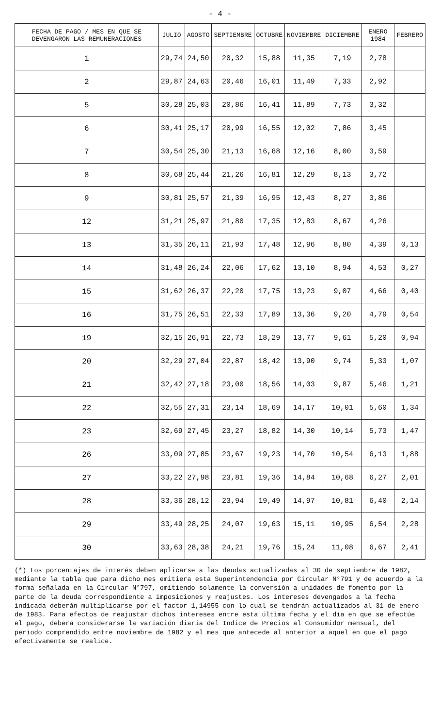- 4 -
| FECHA DE PAGO / MES EN QUE SE DEVENGARON LAS REMUNERACIONES | JULIO | AGOSTO | SEPTIEMBRE | OCTUBRE | NOVIEMBRE | DICIEMBRE | ENERO 1984 | FEBRERO |
| --- | --- | --- | --- | --- | --- | --- | --- | --- |
| 1 | 29,74 | 24,50 | 20,32 | 15,88 | 11,35 | 7,19 | 2,78 | |
| 2 | 29,87 | 24,63 | 20,46 | 16,01 | 11,49 | 7,33 | 2,92 | |
| 5 | 30,28 | 25,03 | 20,86 | 16,41 | 11,89 | 7,73 | 3,32 | |
| 6 | 30,41 | 25,17 | 20,99 | 16,55 | 12,02 | 7,86 | 3,45 | |
| 7 | 30,54 | 25,30 | 21,13 | 16,68 | 12,16 | 8,00 | 3,59 | |
| 8 | 30,68 | 25,44 | 21,26 | 16,81 | 12,29 | 8,13 | 3,72 | |
| 9 | 30,81 | 25,57 | 21,39 | 16,95 | 12,43 | 8,27 | 3,86 | |
| 12 | 31,21 | 25,97 | 21,80 | 17,35 | 12,83 | 8,67 | 4,26 | |
| 13 | 31,35 | 26,11 | 21,93 | 17,48 | 12,96 | 8,80 | 4,39 | 0,13 |
| 14 | 31,48 | 26,24 | 22,06 | 17,62 | 13,10 | 8,94 | 4,53 | 0,27 |
| 15 | 31,62 | 26,37 | 22,20 | 17,75 | 13,23 | 9,07 | 4,66 | 0,40 |
| 16 | 31,75 | 26,51 | 22,33 | 17,89 | 13,36 | 9,20 | 4,79 | 0,54 |
| 19 | 32,15 | 26,91 | 22,73 | 18,29 | 13,77 | 9,61 | 5,20 | 0,94 |
| 20 | 32,29 | 27,04 | 22,87 | 18,42 | 13,90 | 9,74 | 5,33 | 1,07 |
| 21 | 32,42 | 27,18 | 23,00 | 18,56 | 14,03 | 9,87 | 5,46 | 1,21 |
| 22 | 32,55 | 27,31 | 23,14 | 18,69 | 14,17 | 10,01 | 5,60 | 1,34 |
| 23 | 32,69 | 27,45 | 23,27 | 18,82 | 14,30 | 10,14 | 5,73 | 1,47 |
| 26 | 33,09 | 27,85 | 23,67 | 19,23 | 14,70 | 10,54 | 6,13 | 1,88 |
| 27 | 33,22 | 27,98 | 23,81 | 19,36 | 14,84 | 10,68 | 6,27 | 2,01 |
| 28 | 33,36 | 28,12 | 23,94 | 19,49 | 14,97 | 10,81 | 6,40 | 2,14 |
| 29 | 33,49 | 28,25 | 24,07 | 19,63 | 15,11 | 10,95 | 6,54 | 2,28 |
| 30 | 33,63 | 28,38 | 24,21 | 19,76 | 15,24 | 11,08 | 6,67 | 2,41 |
(*) Los porcentajes de interés deben aplicarse a las deudas actualizadas al 30 de septiembre de 1982, mediante la tabla que para dicho mes emitiera esta Superintendencia por Circular N°791 y de acuerdo a la forma señalada en la Circular N°797, omitiendo solamente la conversión a unidades de fomento por la parte de la deuda correspondiente a imposiciones y reajustes. Los intereses devengados a la fecha indicada deberán multiplicarse por el factor 1,14955 con lo cual se tendrán actualizados al 31 de enero de 1983. Para efectos de reajustar dichos intereses entre esta última fecha y el día en que se efectúe el pago, deberá considerarse la variación diaria del Indice de Precios al Consumidor mensual, del período comprendido entre noviembre de 1982 y el mes que antecede al anterior a aquel en que el pago efectivamente se realice.